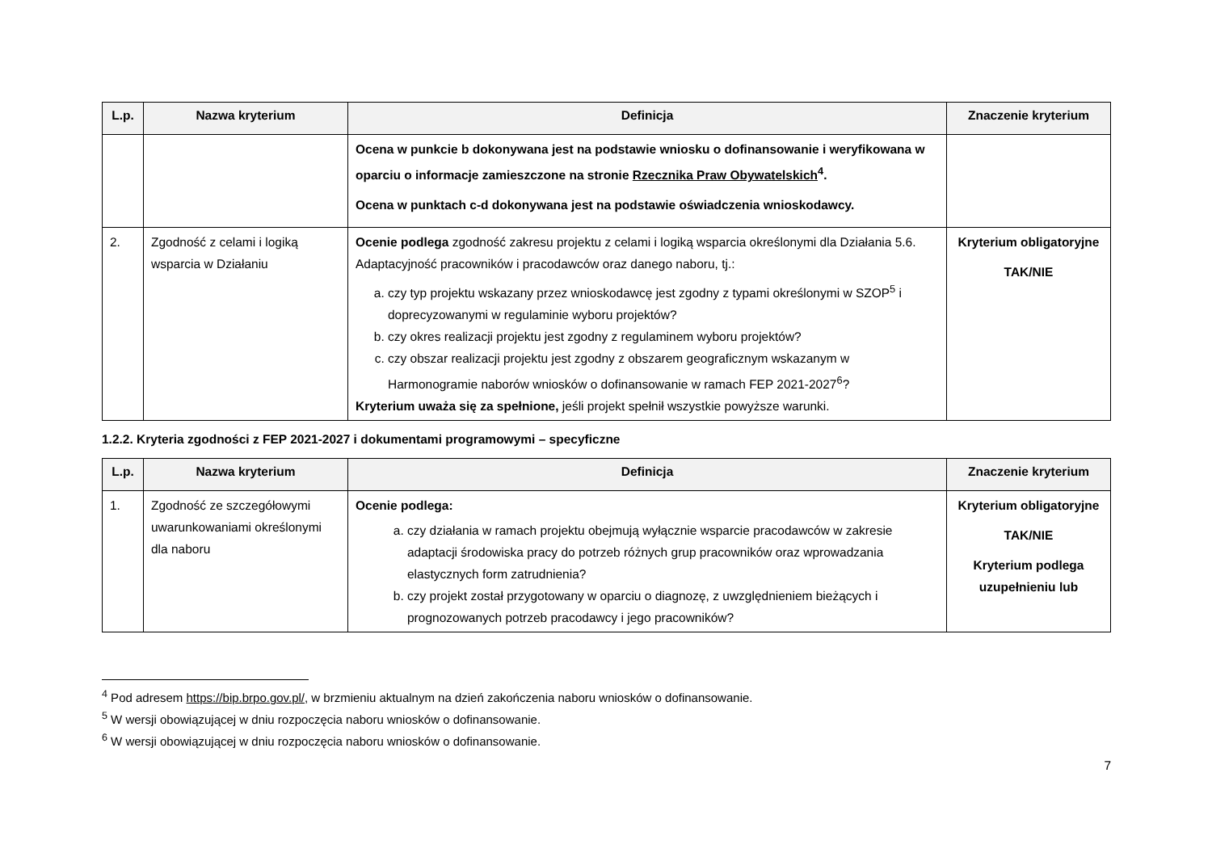| L.p. | Nazwa kryterium | Definicja | Znaczenie kryterium |
| --- | --- | --- | --- |
| | | Ocena w punkcie b dokonywana jest na podstawie wniosku o dofinansowanie i weryfikowana w oparciu o informacje zamieszczone na stronie Rzecznika Praw Obywatelskich<sup>4</sup>. Ocena w punktach c-d dokonywana jest na podstawie oświadczenia wnioskodawcy. | |
| 2. | Zgodność z celami i logiką wsparcia w Działaniu | Ocenie podlega zgodność zakresu projektu z celami i logiką wsparcia określonymi dla Działania 5.6. Adaptacyjność pracowników i pracodawców oraz danego naboru, tj.: a. czy typ projektu wskazany przez wnioskodawcę jest zgodny z typami określonymi w SZOP<sup>5</sup> i doprecyzowanymi w regulaminie wyboru projektów? b. czy okres realizacji projektu jest zgodny z regulaminem wyboru projektów? c. czy obszar realizacji projektu jest zgodny z obszarem geograficznym wskazanym w Harmonogramie naborów wniosków o dofinansowanie w ramach FEP 2021-2027<sup>6</sup>? Kryterium uważa się za spełnione, jeśli projekt spełnił wszystkie powyższe warunki. | Kryterium obligatoryjne TAK/NIE |
1.2.2. Kryteria zgodności z FEP 2021-2027 i dokumentami programowymi – specyficzne
| L.p. | Nazwa kryterium | Definicja | Znaczenie kryterium |
| --- | --- | --- | --- |
| 1. | Zgodność ze szczegółowymi uwarunkowaniami określonymi dla naboru | Ocenie podlega: a. czy działania w ramach projektu obejmują wyłącznie wsparcie pracodawców w zakresie adaptacji środowiska pracy do potrzeb różnych grup pracowników oraz wprowadzania elastycznych form zatrudnienia? b. czy projekt został przygotowany w oparciu o diagnozę, z uwzględnieniem bieżących i prognozowanych potrzeb pracodawcy i jego pracowników? | Kryterium obligatoryjne TAK/NIE Kryterium podlega uzupełnieniu lub |
<sup>4</sup> Pod adresem https://bip.brpo.gov.pl/, w brzmieniu aktualnym na dzień zakończenia naboru wniosków o dofinansowanie.
<sup>5</sup> W wersji obowiązującej w dniu rozpoczęcia naboru wniosków o dofinansowanie.
<sup>6</sup> W wersji obowiązującej w dniu rozpoczęcia naboru wniosków o dofinansowanie.
7